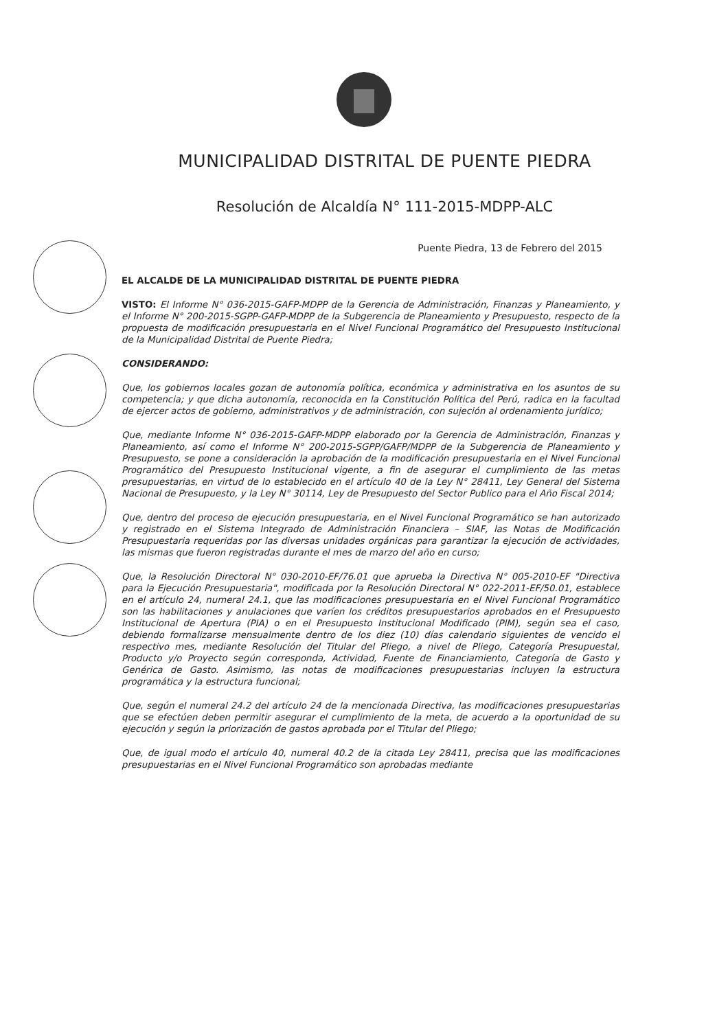MUNICIPALIDAD DISTRITAL DE PUENTE PIEDRA
Resolución de Alcaldía N° 111-2015-MDPP-ALC
Puente Piedra, 13 de Febrero del 2015
EL ALCALDE DE LA MUNICIPALIDAD DISTRITAL DE PUENTE PIEDRA
VISTO: El Informe N° 036-2015-GAFP-MDPP de la Gerencia de Administración, Finanzas y Planeamiento, y el Informe N° 200-2015-SGPP-GAFP-MDPP de la Subgerencia de Planeamiento y Presupuesto, respecto de la propuesta de modificación presupuestaria en el Nivel Funcional Programático del Presupuesto Institucional de la Municipalidad Distrital de Puente Piedra;
CONSIDERANDO:
Que, los gobiernos locales gozan de autonomía política, económica y administrativa en los asuntos de su competencia; y que dicha autonomía, reconocida en la Constitución Política del Perú, radica en la facultad de ejercer actos de gobierno, administrativos y de administración, con sujeción al ordenamiento jurídico;
Que, mediante Informe N° 036-2015-GAFP-MDPP elaborado por la Gerencia de Administración, Finanzas y Planeamiento, así como el Informe N° 200-2015-SGPP/GAFP/MDPP de la Subgerencia de Planeamiento y Presupuesto, se pone a consideración la aprobación de la modificación presupuestaria en el Nivel Funcional Programático del Presupuesto Institucional vigente, a fin de asegurar el cumplimiento de las metas presupuestarias, en virtud de lo establecido en el artículo 40 de la Ley N° 28411, Ley General del Sistema Nacional de Presupuesto, y la Ley N° 30114, Ley de Presupuesto del Sector Publico para el Año Fiscal 2014;
Que, dentro del proceso de ejecución presupuestaria, en el Nivel Funcional Programático se han autorizado y registrado en el Sistema Integrado de Administración Financiera – SIAF, las Notas de Modificación Presupuestaria requeridas por las diversas unidades orgánicas para garantizar la ejecución de actividades, las mismas que fueron registradas durante el mes de marzo del año en curso;
Que, la Resolución Directoral N° 030-2010-EF/76.01 que aprueba la Directiva N° 005-2010-EF "Directiva para la Ejecución Presupuestaria", modificada por la Resolución Directoral N° 022-2011-EF/50.01, establece en el artículo 24, numeral 24.1, que las modificaciones presupuestaria en el Nivel Funcional Programático son las habilitaciones y anulaciones que varíen los créditos presupuestarios aprobados en el Presupuesto Institucional de Apertura (PIA) o en el Presupuesto Institucional Modificado (PIM), según sea el caso, debiendo formalizarse mensualmente dentro de los diez (10) días calendario siguientes de vencido el respectivo mes, mediante Resolución del Titular del Pliego, a nivel de Pliego, Categoría Presupuestal, Producto y/o Proyecto según corresponda, Actividad, Fuente de Financiamiento, Categoría de Gasto y Genérica de Gasto. Asimismo, las notas de modificaciones presupuestarias incluyen la estructura programática y la estructura funcional;
Que, según el numeral 24.2 del artículo 24 de la mencionada Directiva, las modificaciones presupuestarias que se efectúen deben permitir asegurar el cumplimiento de la meta, de acuerdo a la oportunidad de su ejecución y según la priorización de gastos aprobada por el Titular del Pliego;
Que, de igual modo el artículo 40, numeral 40.2 de la citada Ley 28411, precisa que las modificaciones presupuestarias en el Nivel Funcional Programático son aprobadas mediante